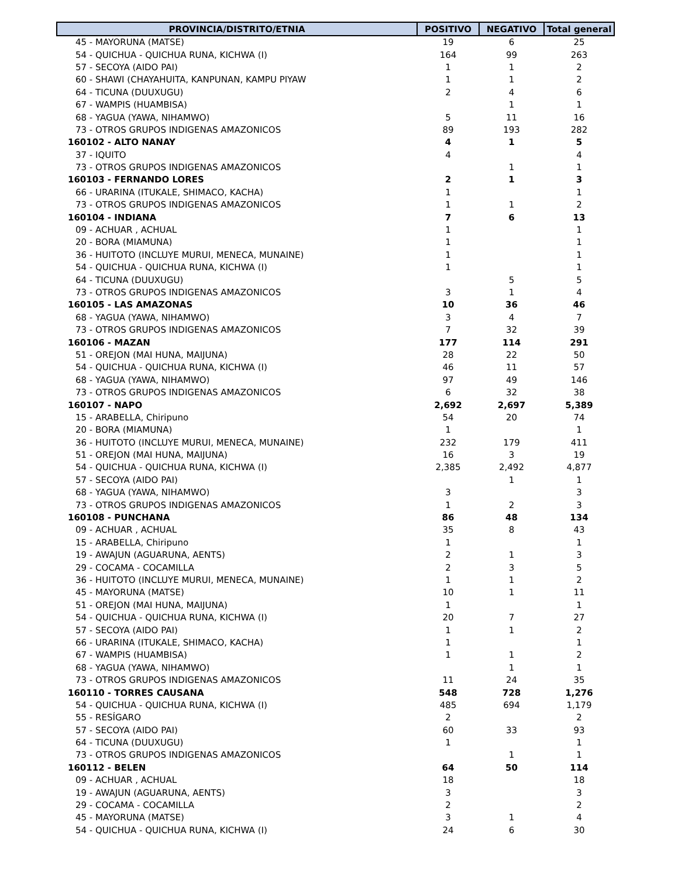| PROVINCIA/DISTRITO/ETNIA | POSITIVO | NEGATIVO | Total general |
| --- | --- | --- | --- |
| 45 - MAYORUNA (MATSE) | 19 | 6 | 25 |
| 54 - QUICHUA - QUICHUA RUNA, KICHWA (I) | 164 | 99 | 263 |
| 57 - SECOYA (AIDO PAI) | 1 | 1 | 2 |
| 60 - SHAWI (CHAYAHUITA, KANPUNAN, KAMPU PIYAW | 1 | 1 | 2 |
| 64 - TICUNA (DUUXUGU) | 2 | 4 | 6 |
| 67 - WAMPIS (HUAMBISA) | | 1 | 1 |
| 68 - YAGUA (YAWA, NIHAMWO) | 5 | 11 | 16 |
| 73 - OTROS GRUPOS INDIGENAS AMAZONICOS | 89 | 193 | 282 |
| 160102 - ALTO NANAY | 4 | 1 | 5 |
| 37 - IQUITO | 4 | | 4 |
| 73 - OTROS GRUPOS INDIGENAS AMAZONICOS | | 1 | 1 |
| 160103 - FERNANDO LORES | 2 | 1 | 3 |
| 66 - URARINA (ITUKALE, SHIMACO, KACHA) | 1 | | 1 |
| 73 - OTROS GRUPOS INDIGENAS AMAZONICOS | 1 | 1 | 2 |
| 160104 - INDIANA | 7 | 6 | 13 |
| 09 - ACHUAR , ACHUAL | 1 | | 1 |
| 20 - BORA (MIAMUNA) | 1 | | 1 |
| 36 - HUITOTO (INCLUYE MURUI, MENECA, MUNAINE) | 1 | | 1 |
| 54 - QUICHUA - QUICHUA RUNA, KICHWA (I) | 1 | | 1 |
| 64 - TICUNA (DUUXUGU) | | 5 | 5 |
| 73 - OTROS GRUPOS INDIGENAS AMAZONICOS | 3 | 1 | 4 |
| 160105 - LAS AMAZONAS | 10 | 36 | 46 |
| 68 - YAGUA (YAWA, NIHAMWO) | 3 | 4 | 7 |
| 73 - OTROS GRUPOS INDIGENAS AMAZONICOS | 7 | 32 | 39 |
| 160106 - MAZAN | 177 | 114 | 291 |
| 51 - OREJON (MAI HUNA, MAIJUNA) | 28 | 22 | 50 |
| 54 - QUICHUA - QUICHUA RUNA, KICHWA (I) | 46 | 11 | 57 |
| 68 - YAGUA (YAWA, NIHAMWO) | 97 | 49 | 146 |
| 73 - OTROS GRUPOS INDIGENAS AMAZONICOS | 6 | 32 | 38 |
| 160107 - NAPO | 2,692 | 2,697 | 5,389 |
| 15 - ARABELLA, Chiripuno | 54 | 20 | 74 |
| 20 - BORA (MIAMUNA) | 1 | | 1 |
| 36 - HUITOTO (INCLUYE MURUI, MENECA, MUNAINE) | 232 | 179 | 411 |
| 51 - OREJON (MAI HUNA, MAIJUNA) | 16 | 3 | 19 |
| 54 - QUICHUA - QUICHUA RUNA, KICHWA (I) | 2,385 | 2,492 | 4,877 |
| 57 - SECOYA (AIDO PAI) | | 1 | 1 |
| 68 - YAGUA (YAWA, NIHAMWO) | 3 | | 3 |
| 73 - OTROS GRUPOS INDIGENAS AMAZONICOS | 1 | 2 | 3 |
| 160108 - PUNCHANA | 86 | 48 | 134 |
| 09 - ACHUAR , ACHUAL | 35 | 8 | 43 |
| 15 - ARABELLA, Chiripuno | 1 | | 1 |
| 19 - AWAJUN (AGUARUNA, AENTS) | 2 | 1 | 3 |
| 29 - COCAMA - COCAMILLA | 2 | 3 | 5 |
| 36 - HUITOTO (INCLUYE MURUI, MENECA, MUNAINE) | 1 | 1 | 2 |
| 45 - MAYORUNA (MATSE) | 10 | 1 | 11 |
| 51 - OREJON (MAI HUNA, MAIJUNA) | 1 | | 1 |
| 54 - QUICHUA - QUICHUA RUNA, KICHWA (I) | 20 | 7 | 27 |
| 57 - SECOYA (AIDO PAI) | 1 | 1 | 2 |
| 66 - URARINA (ITUKALE, SHIMACO, KACHA) | 1 | | 1 |
| 67 - WAMPIS (HUAMBISA) | 1 | 1 | 2 |
| 68 - YAGUA (YAWA, NIHAMWO) | | 1 | 1 |
| 73 - OTROS GRUPOS INDIGENAS AMAZONICOS | 11 | 24 | 35 |
| 160110 - TORRES CAUSANA | 548 | 728 | 1,276 |
| 54 - QUICHUA - QUICHUA RUNA, KICHWA (I) | 485 | 694 | 1,179 |
| 55 - RESÍGARO | 2 | | 2 |
| 57 - SECOYA (AIDO PAI) | 60 | 33 | 93 |
| 64 - TICUNA (DUUXUGU) | 1 | | 1 |
| 73 - OTROS GRUPOS INDIGENAS AMAZONICOS | | 1 | 1 |
| 160112 - BELEN | 64 | 50 | 114 |
| 09 - ACHUAR , ACHUAL | 18 | | 18 |
| 19 - AWAJUN (AGUARUNA, AENTS) | 3 | | 3 |
| 29 - COCAMA - COCAMILLA | 2 | | 2 |
| 45 - MAYORUNA (MATSE) | 3 | 1 | 4 |
| 54 - QUICHUA - QUICHUA RUNA, KICHWA (I) | 24 | 6 | 30 |